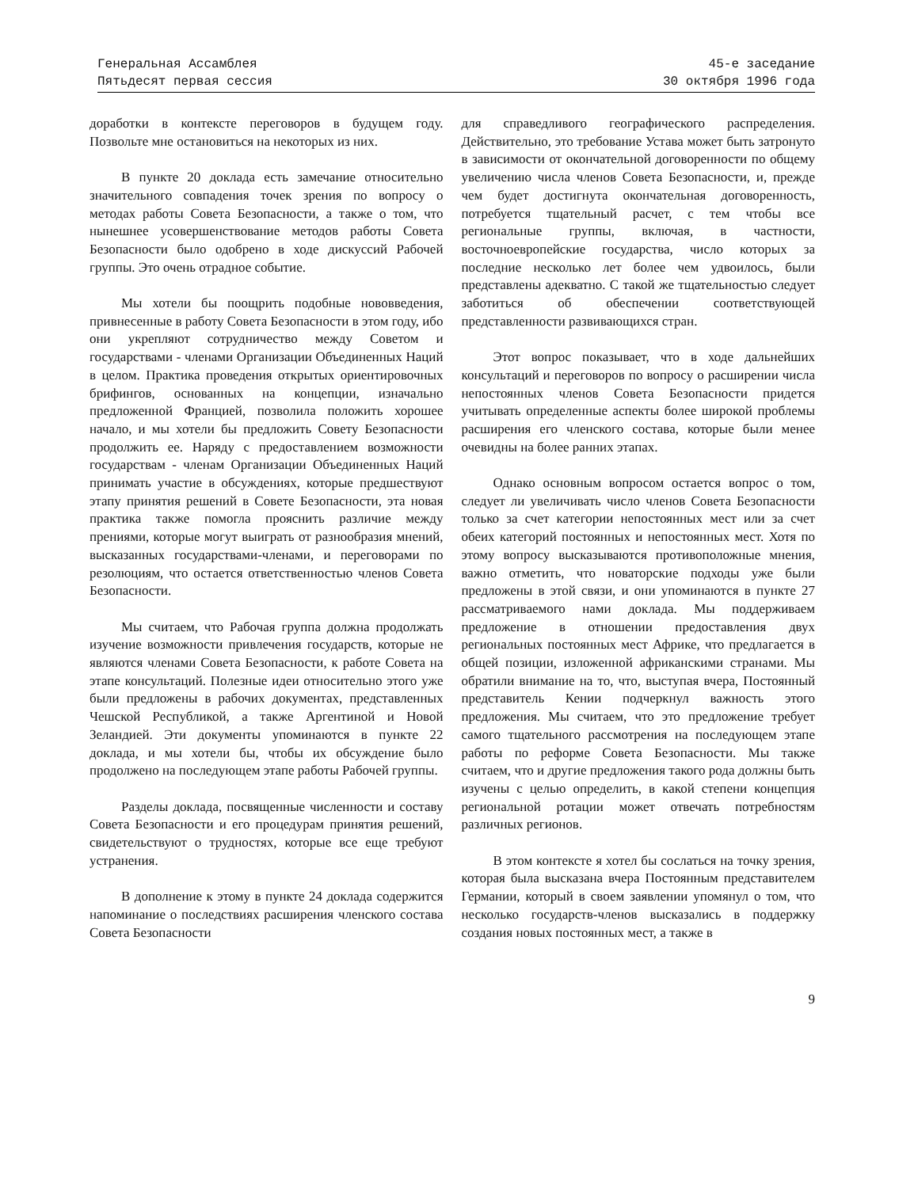Генеральная Ассамблея
Пятьдесят первая сессия
45-е заседание
30 октября 1996 года
доработки в контексте переговоров в будущем году. Позвольте мне остановиться на некоторых из них.
В пункте 20 доклада есть замечание относительно значительного совпадения точек зрения по вопросу о методах работы Совета Безопасности, а также о том, что нынешнее усовершенствование методов работы Совета Безопасности было одобрено в ходе дискуссий Рабочей группы. Это очень отрадное событие.
Мы хотели бы поощрить подобные нововведения, привнесенные в работу Совета Безопасности в этом году, ибо они укрепляют сотрудничество между Советом и государствами - членами Организации Объединенных Наций в целом. Практика проведения открытых ориентировочных брифингов, основанных на концепции, изначально предложенной Францией, позволила положить хорошее начало, и мы хотели бы предложить Совету Безопасности продолжить ее. Наряду с предоставлением возможности государствам - членам Организации Объединенных Наций принимать участие в обсуждениях, которые предшествуют этапу принятия решений в Совете Безопасности, эта новая практика также помогла прояснить различие между прениями, которые могут выиграть от разнообразия мнений, высказанных государствами-членами, и переговорами по резолюциям, что остается ответственностью членов Совета Безопасности.
Мы считаем, что Рабочая группа должна продолжать изучение возможности привлечения государств, которые не являются членами Совета Безопасности, к работе Совета на этапе консультаций. Полезные идеи относительно этого уже были предложены в рабочих документах, представленных Чешской Республикой, а также Аргентиной и Новой Зеландией. Эти документы упоминаются в пункте 22 доклада, и мы хотели бы, чтобы их обсуждение было продолжено на последующем этапе работы Рабочей группы.
Разделы доклада, посвященные численности и составу Совета Безопасности и его процедурам принятия решений, свидетельствуют о трудностях, которые все еще требуют устранения.
В дополнение к этому в пункте 24 доклада содержится напоминание о последствиях расширения членского состава Совета Безопасности
для справедливого географического распределения. Действительно, это требование Устава может быть затронуто в зависимости от окончательной договоренности по общему увеличению числа членов Совета Безопасности, и, прежде чем будет достигнута окончательная договоренность, потребуется тщательный расчет, с тем чтобы все региональные группы, включая, в частности, восточноевропейские государства, число которых за последние несколько лет более чем удвоилось, были представлены адекватно. С такой же тщательностью следует заботиться об обеспечении соответствующей представленности развивающихся стран.
Этот вопрос показывает, что в ходе дальнейших консультаций и переговоров по вопросу о расширении числа непостоянных членов Совета Безопасности придется учитывать определенные аспекты более широкой проблемы расширения его членского состава, которые были менее очевидны на более ранних этапах.
Однако основным вопросом остается вопрос о том, следует ли увеличивать число членов Совета Безопасности только за счет категории непостоянных мест или за счет обеих категорий постоянных и непостоянных мест. Хотя по этому вопросу высказываются противоположные мнения, важно отметить, что новаторские подходы уже были предложены в этой связи, и они упоминаются в пункте 27 рассматриваемого нами доклада. Мы поддерживаем предложение в отношении предоставления двух региональных постоянных мест Африке, что предлагается в общей позиции, изложенной африканскими странами. Мы обратили внимание на то, что, выступая вчера, Постоянный представитель Кении подчеркнул важность этого предложения. Мы считаем, что это предложение требует самого тщательного рассмотрения на последующем этапе работы по реформе Совета Безопасности. Мы также считаем, что и другие предложения такого рода должны быть изучены с целью определить, в какой степени концепция региональной ротации может отвечать потребностям различных регионов.
В этом контексте я хотел бы сослаться на точку зрения, которая была высказана вчера Постоянным представителем Германии, который в своем заявлении упомянул о том, что несколько государств-членов высказались в поддержку создания новых постоянных мест, а также в
9